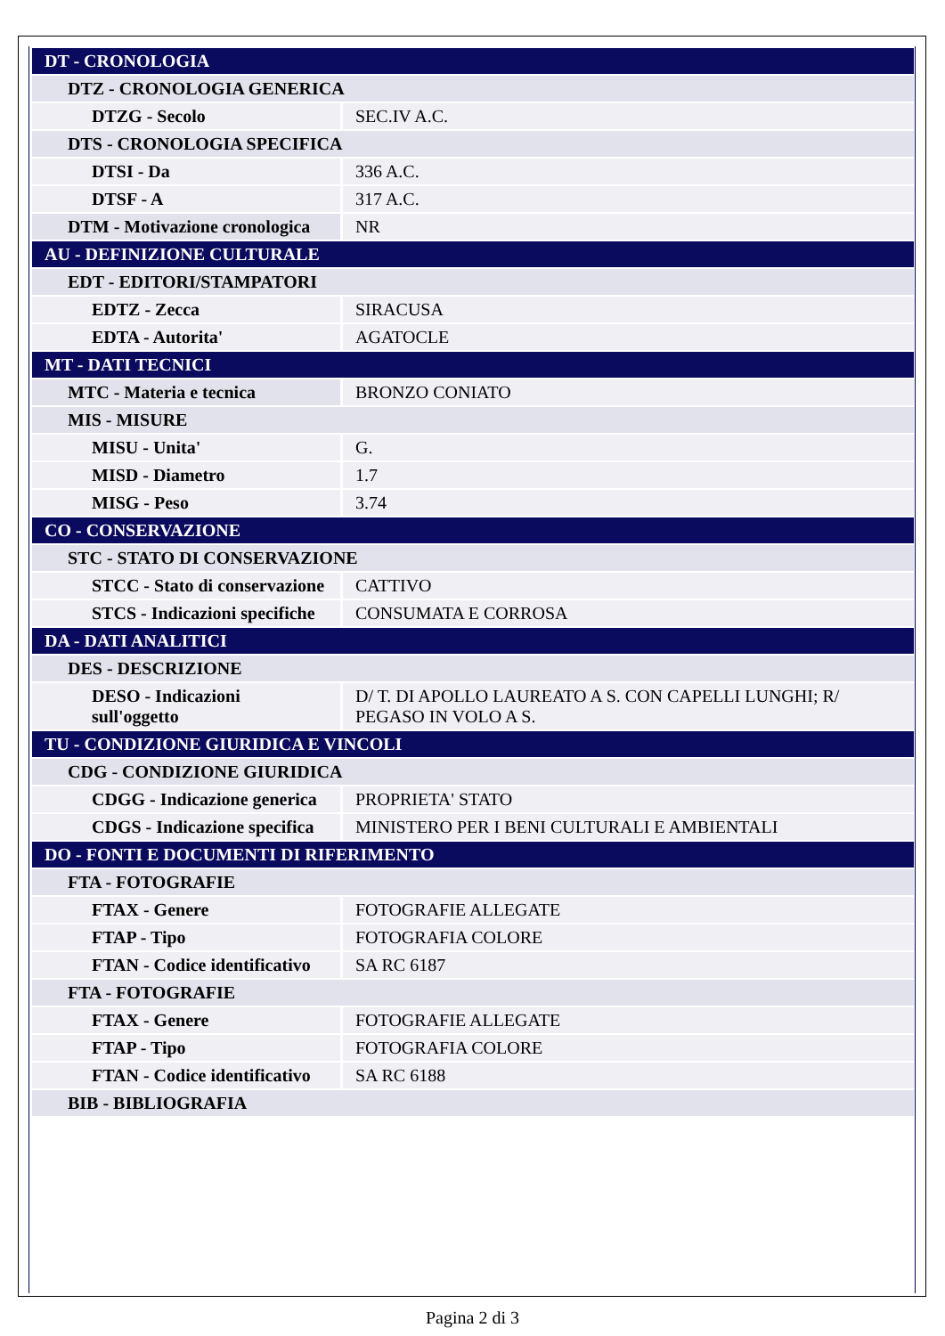| DT - CRONOLOGIA | |
| DTZ - CRONOLOGIA GENERICA | |
| DTZG - Secolo | SEC.IV A.C. |
| DTS - CRONOLOGIA SPECIFICA | |
| DTSI - Da | 336 A.C. |
| DTSF - A | 317 A.C. |
| DTM - Motivazione cronologica | NR |
| AU - DEFINIZIONE CULTURALE | |
| EDT - EDITORI/STAMPATORI | |
| EDTZ - Zecca | SIRACUSA |
| EDTA - Autorita' | AGATOCLE |
| MT - DATI TECNICI | |
| MTC - Materia e tecnica | BRONZO CONIATO |
| MIS - MISURE | |
| MISU - Unita' | G. |
| MISD - Diametro | 1.7 |
| MISG - Peso | 3.74 |
| CO - CONSERVAZIONE | |
| STC - STATO DI CONSERVAZIONE | |
| STCC - Stato di conservazione | CATTIVO |
| STCS - Indicazioni specifiche | CONSUMATA E CORROSA |
| DA - DATI ANALITICI | |
| DES - DESCRIZIONE | |
| DESO - Indicazioni sull'oggetto | D/ T. DI APOLLO LAUREATO A S. CON CAPELLI LUNGHI; R/ PEGASO IN VOLO A S. |
| TU - CONDIZIONE GIURIDICA E VINCOLI | |
| CDG - CONDIZIONE GIURIDICA | |
| CDGG - Indicazione generica | PROPRIETA' STATO |
| CDGS - Indicazione specifica | MINISTERO PER I BENI CULTURALI E AMBIENTALI |
| DO - FONTI E DOCUMENTI DI RIFERIMENTO | |
| FTA - FOTOGRAFIE | |
| FTAX - Genere | FOTOGRAFIE ALLEGATE |
| FTAP - Tipo | FOTOGRAFIA COLORE |
| FTAN - Codice identificativo | SA RC 6187 |
| FTA - FOTOGRAFIE | |
| FTAX - Genere | FOTOGRAFIE ALLEGATE |
| FTAP - Tipo | FOTOGRAFIA COLORE |
| FTAN - Codice identificativo | SA RC 6188 |
| BIB - BIBLIOGRAFIA | |
Pagina 2 di 3